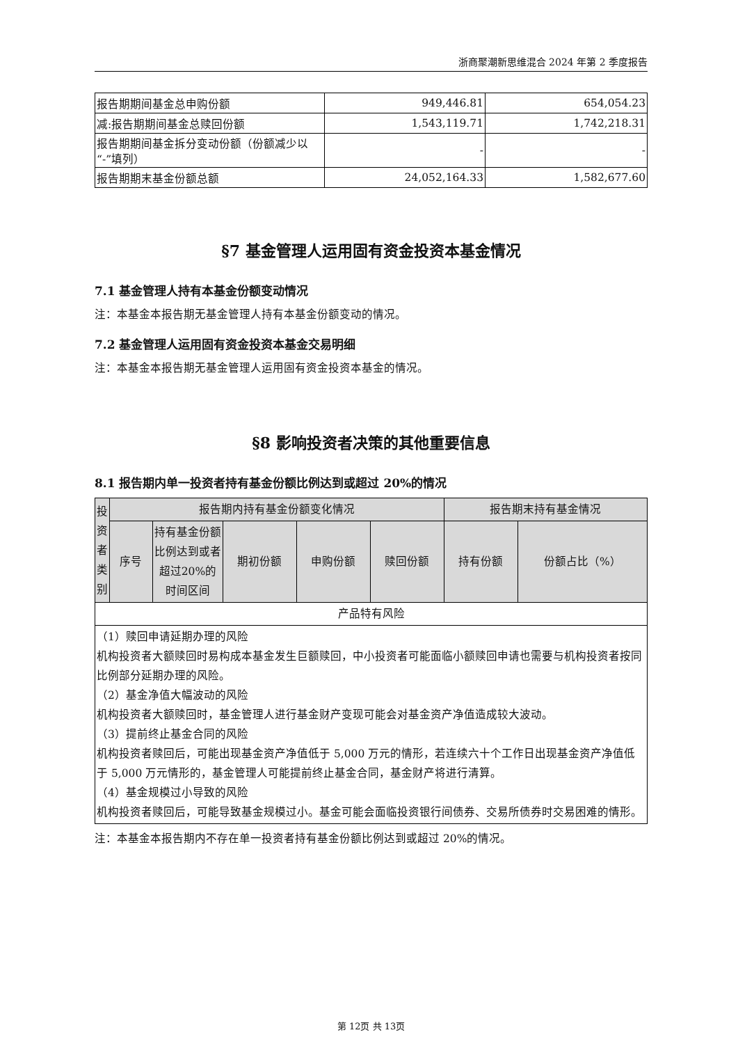浙商聚潮新思维混合 2024 年第 2 季度报告
| 报告期期间基金总申购份额 | 949,446.81 | 654,054.23 |
| 减:报告期期间基金总赎回份额 | 1,543,119.71 | 1,742,218.31 |
| 报告期期间基金拆分变动份额（份额减少以“-”填列） | - | - |
| 报告期期末基金份额总额 | 24,052,164.33 | 1,582,677.60 |
§7 基金管理人运用固有资金投资本基金情况
7.1 基金管理人持有本基金份额变动情况
注：本基金本报告期无基金管理人持有本基金份额变动的情况。
7.2 基金管理人运用固有资金投资本基金交易明细
注：本基金本报告期无基金管理人运用固有资金投资本基金的情况。
§8 影响投资者决策的其他重要信息
8.1 报告期内单一投资者持有基金份额比例达到或超过 20%的情况
| 投资者类别 | 报告期内持有基金份额变化情况 | | | | | 报告期末持有基金情况 | |
| --- | --- | --- | --- | --- | --- | --- | --- |
| | 序号 | 持有基金份额比例达到或者超过20%的时间区间 | 期初份额 | 申购份额 | 赎回份额 | 持有份额 | 份额占比（%） |
| 产品特有风险 | | | | | | | |
| （1）赎回申请延期办理的风险 机构投资者大额赎回时易构成本基金发生巨额赎回，中小投资者可能面临小额赎回申请也需要与机构投资者按同比例部分延期办理的风险。 （2）基金净值大幅波动的风险 机构投资者大额赎回时，基金管理人进行基金财产变现可能会对基金资产净值造成较大波动。 （3）提前终止基金合同的风险 机构投资者赎回后，可能出现基金资产净值低于 5,000 万元的情形，若连续六十个工作日出现基金资产净值低于 5,000 万元情形的，基金管理人可能提前终止基金合同，基金财产将进行清算。 （4）基金规模过小导致的风险 机构投资者赎回后，可能导致基金规模过小。基金可能会面临投资银行间债券、交易所债券时交易困难的情形。 | | | | | | | |
注：本基金本报告期内不存在单一投资者持有基金份额比例达到或超过 20%的情况。
第 12页 共 13页